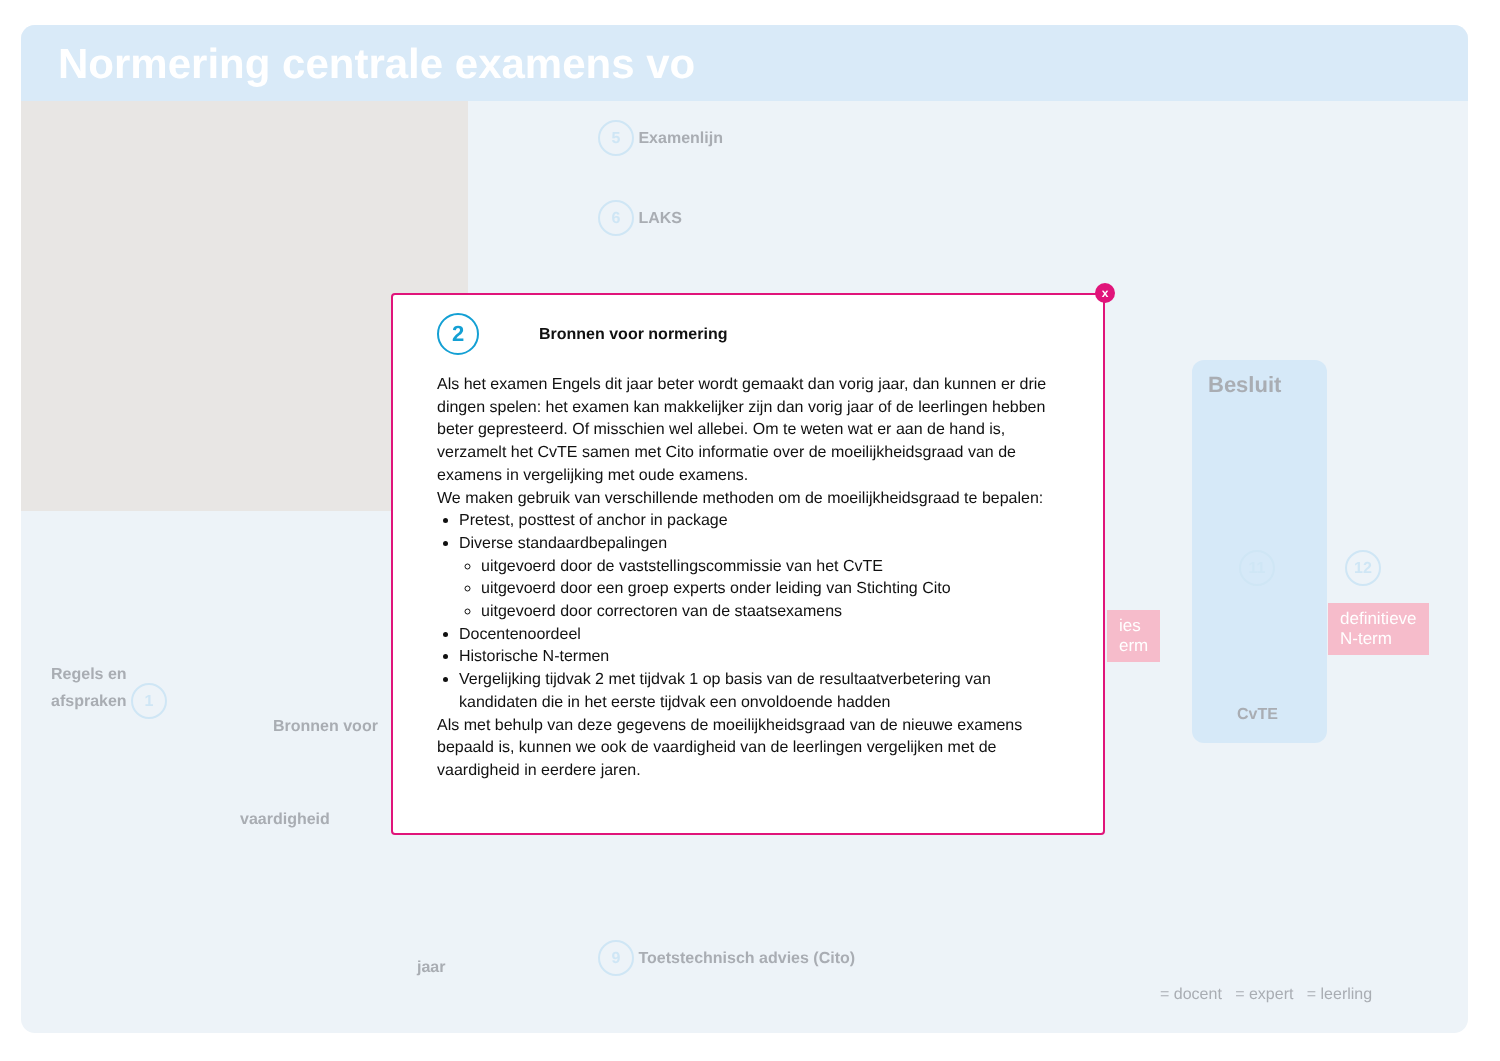Normering centrale examens vo
5 Examenlijn
6 LAKS
Regels en
afspraken 1
Bronnen voor
vaardigheid
jaar
9 Toetstechnisch advies (Cito)
Besluit
11
CvTE
12
ies
erm
definitieve
N-term
= docent = expert = leerling
x
2
Bronnen voor normering
Als het examen Engels dit jaar beter wordt gemaakt dan vorig jaar, dan kunnen er drie dingen spelen: het examen kan makkelijker zijn dan vorig jaar of de leerlingen hebben beter gepresteerd. Of misschien wel allebei. Om te weten wat er aan de hand is, verzamelt het CvTE samen met Cito informatie over de moeilijkheidsgraad van de examens in vergelijking met oude examens.
We maken gebruik van verschillende methoden om de moeilijkheidsgraad te bepalen:
Pretest, posttest of anchor in package
Diverse standaardbepalingen
uitgevoerd door de vaststellingscommissie van het CvTE
uitgevoerd door een groep experts onder leiding van Stichting Cito
uitgevoerd door correctoren van de staatsexamens
Docentenoordeel
Historische N-termen
Vergelijking tijdvak 2 met tijdvak 1 op basis van de resultaatverbetering van kandidaten die in het eerste tijdvak een onvoldoende hadden
Als met behulp van deze gegevens de moeilijkheidsgraad van de nieuwe examens bepaald is, kunnen we ook de vaardigheid van de leerlingen vergelijken met de vaardigheid in eerdere jaren.